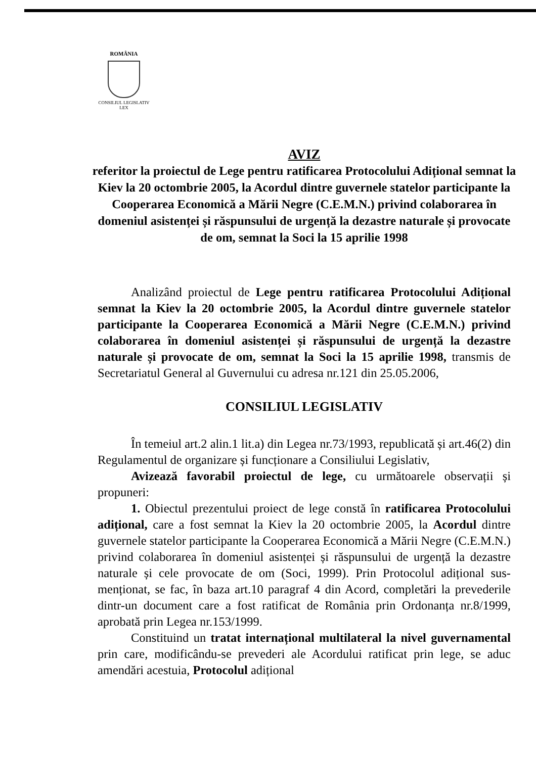ROMÂNIA
CONSILIUL LEGISLATIV
LEX
AVIZ
referitor la proiectul de Lege pentru ratificarea Protocolului Adițional semnat la Kiev la 20 octombrie 2005, la Acordul dintre guvernele statelor participante la Cooperarea Economică a Mării Negre (C.E.M.N.) privind colaborarea în domeniul asistenței și răspunsului de urgență la dezastre naturale și provocate
de om, semnat la Soci la 15 aprilie 1998
Analizând proiectul de Lege pentru ratificarea Protocolului Adițional semnat la Kiev la 20 octombrie 2005, la Acordul dintre guvernele statelor participante la Cooperarea Economică a Mării Negre (C.E.M.N.) privind colaborarea în domeniul asistenței și răspunsului de urgență la dezastre naturale și provocate de om, semnat la Soci la 15 aprilie 1998, transmis de Secretariatul General al Guvernului cu adresa nr.121 din 25.05.2006,
CONSILIUL LEGISLATIV
În temeiul art.2 alin.1 lit.a) din Legea nr.73/1993, republicată și art.46(2) din Regulamentul de organizare și funcționare a Consiliului Legislativ,
Avizează favorabil proiectul de lege, cu următoarele observații și propuneri:
1. Obiectul prezentului proiect de lege constă în ratificarea Protocolului adițional, care a fost semnat la Kiev la 20 octombrie 2005, la Acordul dintre guvernele statelor participante la Cooperarea Economică a Mării Negre (C.E.M.N.) privind colaborarea în domeniul asistenței și răspunsului de urgență la dezastre naturale și cele provocate de om (Soci, 1999). Prin Protocolul adițional sus-menționat, se fac, în baza art.10 paragraf 4 din Acord, completări la prevederile dintr-un document care a fost ratificat de România prin Ordonanța nr.8/1999, aprobată prin Legea nr.153/1999.
Constituind un tratat internațional multilateral la nivel guvernamental prin care, modificându-se prevederi ale Acordului ratificat prin lege, se aduc amendări acestuia, Protocolul adițional